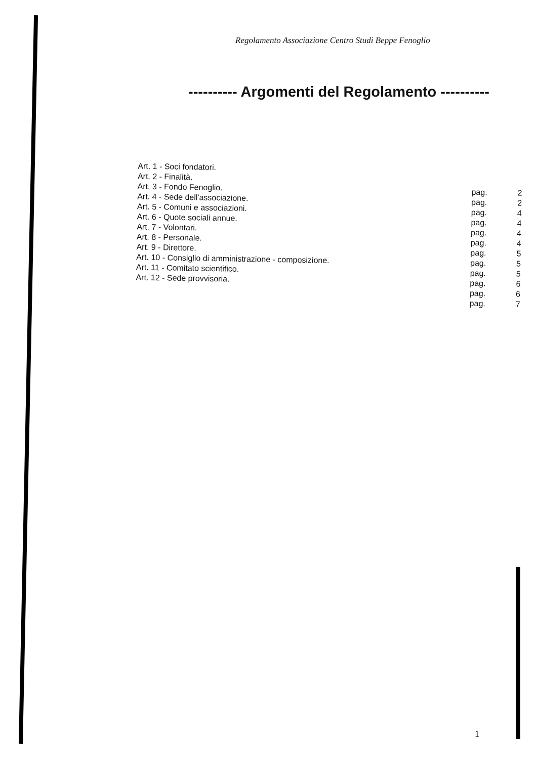Regolamento Associazione Centro Studi Beppe Fenoglio
---------- Argomenti del Regolamento ----------
Art. 1 - Soci fondatori.
Art. 2 - Finalità.
Art. 3 - Fondo Fenoglio. pag. 2
Art. 4 - Sede dell'associazione. pag. 2
Art. 5 - Comuni e associazioni. pag. 4
Art. 6 - Quote sociali annue. pag. 4
Art. 7 - Volontari. pag. 4
Art. 8 - Personale. pag. 4
Art. 9 - Direttore. pag. 5
Art. 10 - Consiglio di amministrazione - composizione. pag. 5
Art. 11 - Comitato scientifico. pag. 5
Art. 12 - Sede provvisoria. pag. 6
pag. 6
pag. 7
1